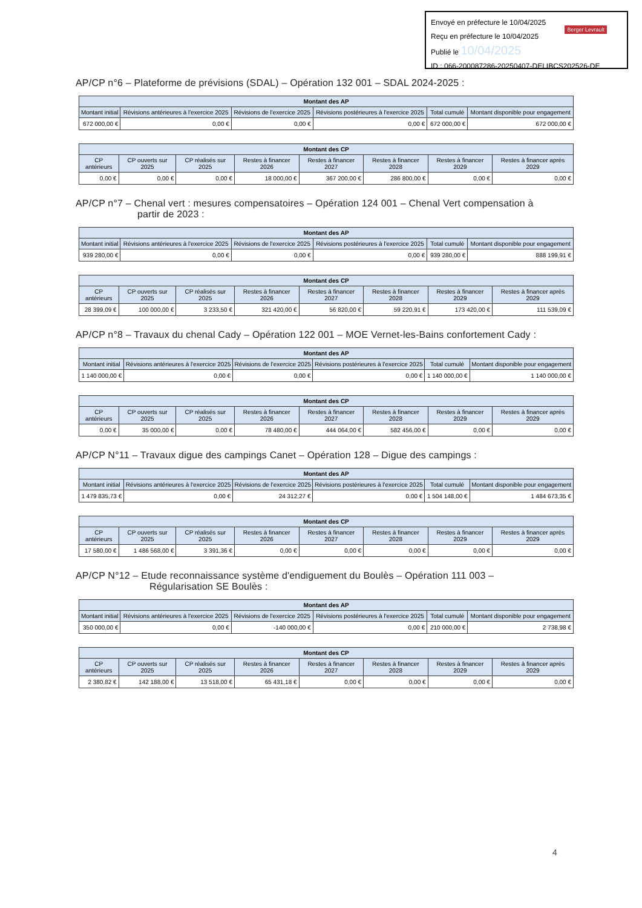Envoyé en préfecture le 10/04/2025
Reçu en préfecture le 10/04/2025
Publié le 10/04/2025
ID : 066-200087286-20250407-DELIBCS202526-DE
Berger Levrault
AP/CP n°6 – Plateforme de prévisions (SDAL) – Opération 132 001 – SDAL 2024-2025 :
| Montant des AP | | | | | |
| --- | --- | --- | --- | --- | --- |
| Montant initial | Révisions antérieures à l'exercice 2025 | Révisions de l'exercice 2025 | Révisions postérieures à l'exercice 2025 | Total cumulé | Montant disponible pour engagement |
| 672 000,00 € | 0,00 € | 0,00 € | 0,00 € | 672 000,00 € | 672 000,00 € |
| Montant des CP | | | | | | | |
| --- | --- | --- | --- | --- | --- | --- | --- |
| CP antérieurs | CP ouverts sur 2025 | CP réalisés sur 2025 | Restes à financer 2026 | Restes à financer 2027 | Restes à financer 2028 | Restes à financer 2029 | Restes à financer après 2029 |
| 0,00 € | 0,00 € | 0,00 € | 18 000,00 € | 367 200,00 € | 286 800,00 € | 0,00 € | 0,00 € |
AP/CP n°7 – Chenal vert : mesures compensatoires – Opération 124 001 – Chenal Vert compensation à
partir de 2023 :
| Montant des AP | | | | | |
| --- | --- | --- | --- | --- | --- |
| Montant initial | Révisions antérieures à l'exercice 2025 | Révisions de l'exercice 2025 | Révisions postérieures à l'exercice 2025 | Total cumulé | Montant disponible pour engagement |
| 939 280,00 € | 0,00 € | 0,00 € | 0,00 € | 939 280,00 € | 888 199,91 € |
| Montant des CP | | | | | | | |
| --- | --- | --- | --- | --- | --- | --- | --- |
| CP antérieurs | CP ouverts sur 2025 | CP réalisés sur 2025 | Restes à financer 2026 | Restes à financer 2027 | Restes à financer 2028 | Restes à financer 2029 | Restes à financer après 2029 |
| 28 399,09 € | 100 000,00 € | 3 233,50 € | 321 420,00 € | 56 820,00 € | 59 220,91 € | 173 420,00 € | 111 539,09 € |
AP/CP n°8 – Travaux du chenal Cady – Opération 122 001 – MOE Vernet-les-Bains confortement Cady :
| Montant des AP | | | | | |
| --- | --- | --- | --- | --- | --- |
| Montant initial | Révisions antérieures à l'exercice 2025 | Révisions de l'exercice 2025 | Révisions postérieures à l'exercice 2025 | Total cumulé | Montant disponible pour engagement |
| 1 140 000,00 € | 0,00 € | 0,00 € | 0,00 € | 1 140 000,00 € | 1 140 000,00 € |
| Montant des CP | | | | | | | |
| --- | --- | --- | --- | --- | --- | --- | --- |
| CP antérieurs | CP ouverts sur 2025 | CP réalisés sur 2025 | Restes à financer 2026 | Restes à financer 2027 | Restes à financer 2028 | Restes à financer 2029 | Restes à financer après 2029 |
| 0,00 € | 35 000,00 € | 0,00 € | 78 480,00 € | 444 064,00 € | 582 456,00 € | 0,00 € | 0,00 € |
AP/CP N°11 – Travaux digue des campings Canet – Opération 128 – Digue des campings :
| Montant des AP | | | | | |
| --- | --- | --- | --- | --- | --- |
| Montant initial | Révisions antérieures à l'exercice 2025 | Révisions de l'exercice 2025 | Révisions postérieures à l'exercice 2025 | Total cumulé | Montant disponible pour engagement |
| 1 479 835,73 € | 0,00 € | 24 312,27 € | 0,00 € | 1 504 148,00 € | 1 484 673,35 € |
| Montant des CP | | | | | | | |
| --- | --- | --- | --- | --- | --- | --- | --- |
| CP antérieurs | CP ouverts sur 2025 | CP réalisés sur 2025 | Restes à financer 2026 | Restes à financer 2027 | Restes à financer 2028 | Restes à financer 2029 | Restes à financer après 2029 |
| 17 580,00 € | 1 486 568,00 € | 3 391,36 € | 0,00 € | 0,00 € | 0,00 € | 0,00 € | 0,00 € |
AP/CP N°12 – Etude reconnaissance système d'endiguement du Boulès – Opération 111 003 –
Régularisation SE Boulès :
| Montant des AP | | | | | |
| --- | --- | --- | --- | --- | --- |
| Montant initial | Révisions antérieures à l'exercice 2025 | Révisions de l'exercice 2025 | Révisions postérieures à l'exercice 2025 | Total cumulé | Montant disponible pour engagement |
| 350 000,00 € | 0,00 € | -140 000,00 € | 0,00 € | 210 000,00 € | 2 738,98 € |
| Montant des CP | | | | | | | |
| --- | --- | --- | --- | --- | --- | --- | --- |
| CP antérieurs | CP ouverts sur 2025 | CP réalisés sur 2025 | Restes à financer 2026 | Restes à financer 2027 | Restes à financer 2028 | Restes à financer 2029 | Restes à financer après 2029 |
| 2 380,82 € | 142 188,00 € | 13 518,00 € | 65 431,18 € | 0,00 € | 0,00 € | 0,00 € | 0,00 € |
4